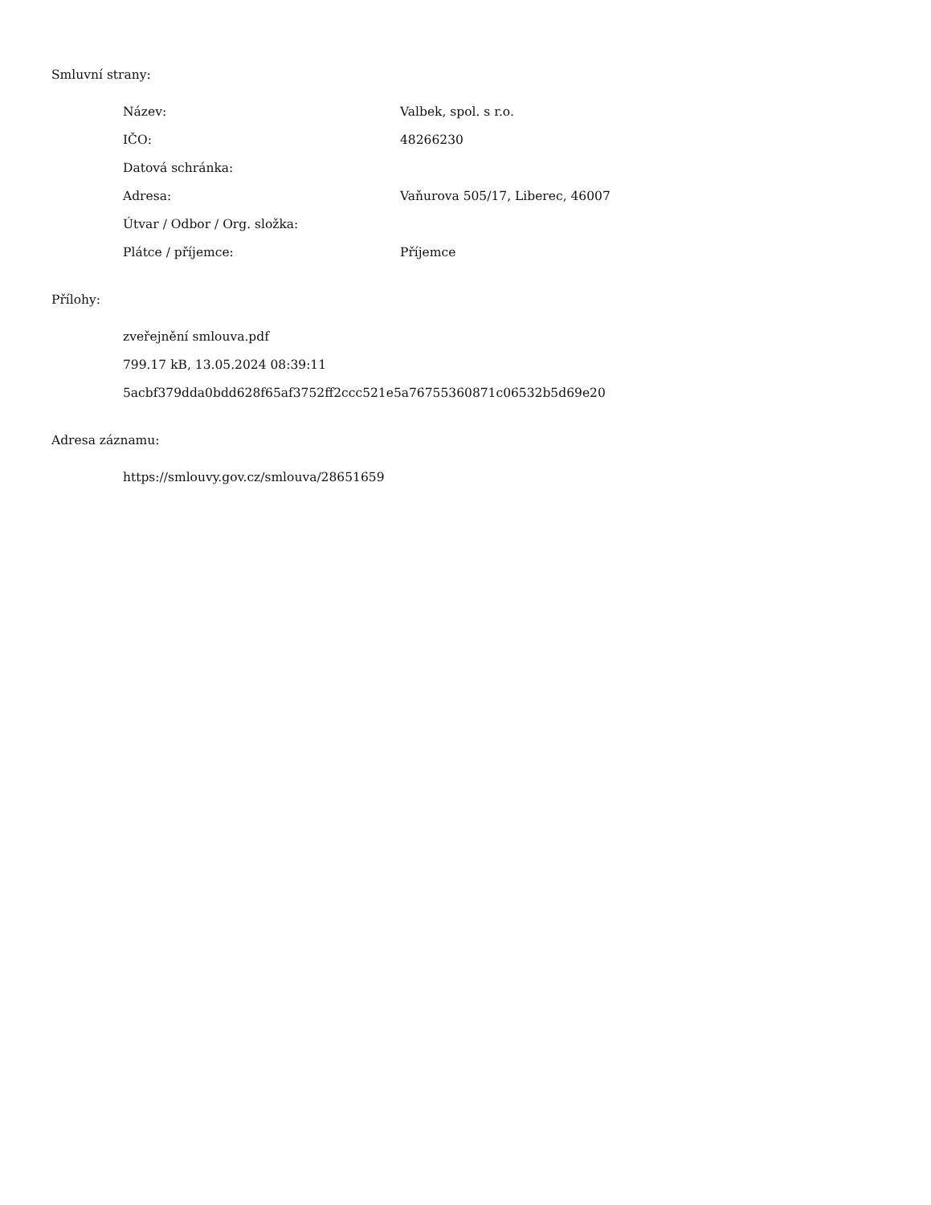Smluvní strany:
| Název: | Valbek, spol. s r.o. |
| IČO: | 48266230 |
| Datová schránka: | |
| Adresa: | Vaňurova 505/17, Liberec, 46007 |
| Útvar / Odbor / Org. složka: | |
| Plátce / příjemce: | Příjemce |
Přílohy:
zveřejnění smlouva.pdf
799.17 kB, 13.05.2024 08:39:11
5acbf379dda0bdd628f65af3752ff2ccc521e5a76755360871c06532b5d69e20
Adresa záznamu:
https://smlouvy.gov.cz/smlouva/28651659